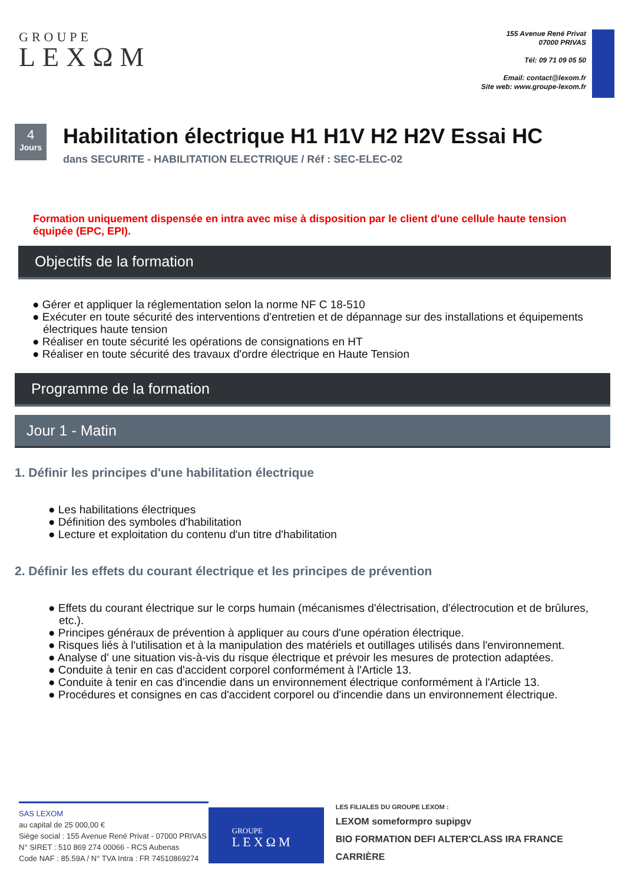GROUPE
LEXΩM
155 Avenue René Privat
07000 PRIVAS
Tél: 09 71 09 05 50
Email: contact@lexom.fr
Site web: www.groupe-lexom.fr
4
Jours
Habilitation électrique H1 H1V H2 H2V Essai HC
dans SECURITE - HABILITATION ELECTRIQUE / Réf : SEC-ELEC-02
Formation uniquement dispensée en intra avec mise à disposition par le client d'une cellule haute tension équipée (EPC, EPI).
Objectifs de la formation
● Gérer et appliquer la réglementation selon la norme NF C 18-510
● Exécuter en toute sécurité des interventions d'entretien et de dépannage sur des installations et équipements électriques haute tension
● Réaliser en toute sécurité les opérations de consignations en HT
● Réaliser en toute sécurité des travaux d'ordre électrique en Haute Tension
Programme de la formation
Jour 1 - Matin
1. Définir les principes d'une habilitation électrique
● Les habilitations électriques
● Définition des symboles d'habilitation
● Lecture et exploitation du contenu d'un titre d'habilitation
2. Définir les effets du courant électrique et les principes de prévention
● Effets du courant électrique sur le corps humain (mécanismes d'électrisation, d'électrocution et de brûlures, etc.).
● Principes généraux de prévention à appliquer au cours d'une opération électrique.
● Risques liés à l'utilisation et à la manipulation des matériels et outillages utilisés dans l'environnement.
● Analyse d' une situation vis-à-vis du risque électrique et prévoir les mesures de protection adaptées.
● Conduite à tenir en cas d'accident corporel conformément à l'Article 13.
● Conduite à tenir en cas d'incendie dans un environnement électrique conformément à l'Article 13.
● Procédures et consignes en cas d'accident corporel ou d'incendie dans un environnement électrique.
SAS LEXOM
au capital de 25 000,00 €
Siège social : 155 Avenue René Privat - 07000 PRIVAS
N° SIRET : 510 869 274 00066 - RCS Aubenas
Code NAF : 85.59A / N° TVA Intra : FR 74510869274
GROUPE
LEXΩM
LES FILIALES DU GROUPE LEXOM :
LEXOM someformpro supipgv
BIO FORMATION DEFI ALTER'CLASS IRA FRANCE CARRIÈRE